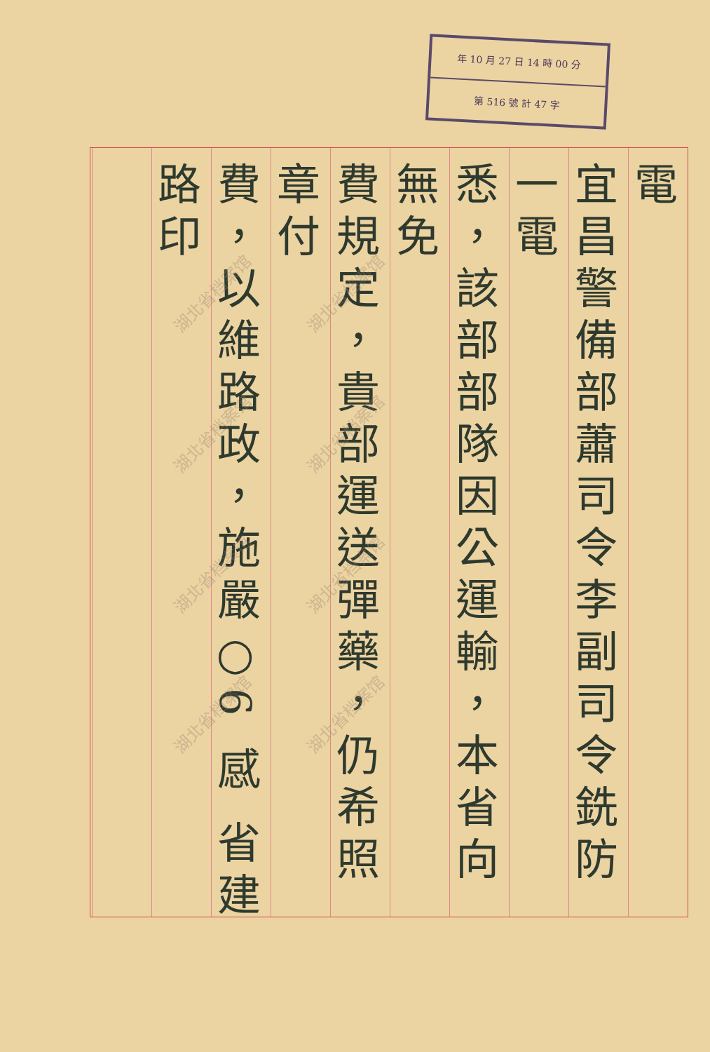| 年 10 月 27 日 14 時 00 分 |
| 第 516 號 計 47 字 |
電
宜昌警備部蕭司令李副司令銑防一電
悉，該部部隊因公運輸，本省向無免
費規定，貴部運送彈藥，仍希照章付
費，以維路政，施嚴○6 感 省建路印
湖北省档案馆 湖北省档案馆
湖北省档案馆 湖北省档案馆
湖北省档案馆 湖北省档案馆
湖北省档案馆 湖北省档案馆